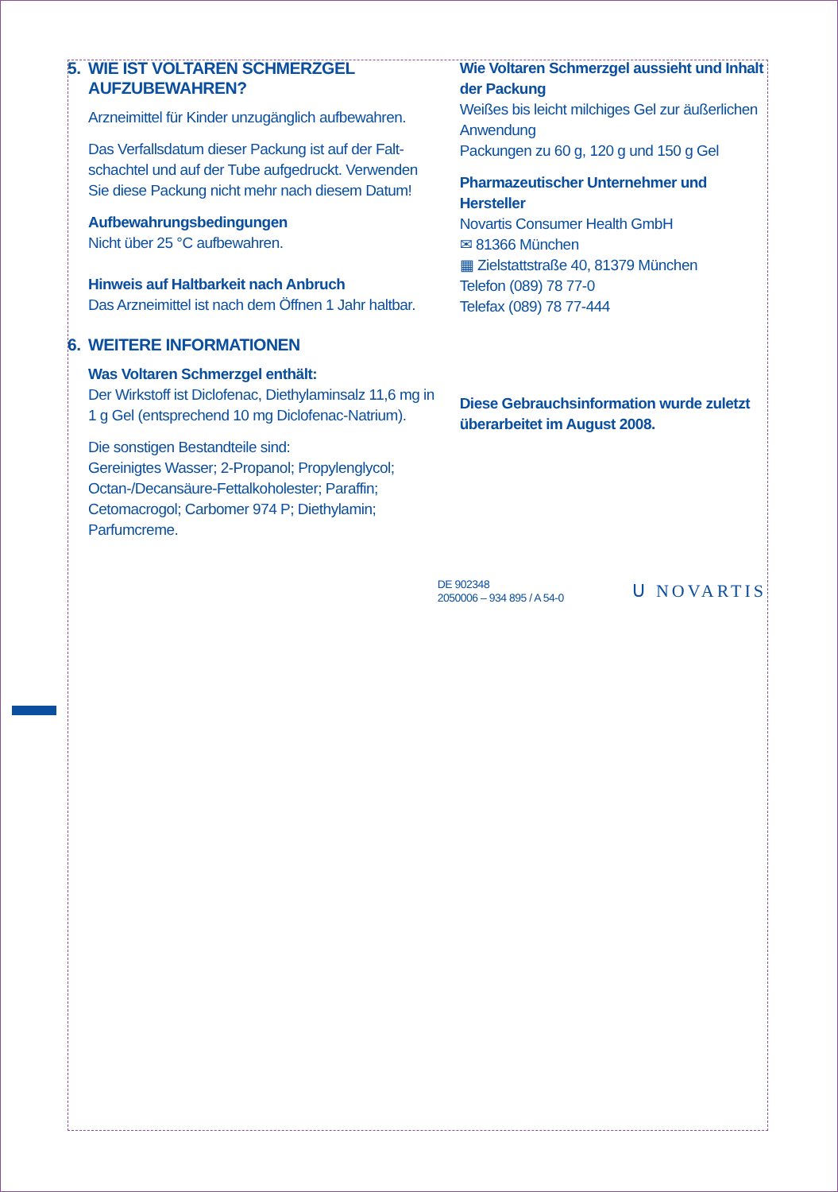5. WIE IST VOLTAREN SCHMERZGEL AUFZUBEWAHREN?
Arzneimittel für Kinder unzugänglich aufbewahren.
Das Verfallsdatum dieser Packung ist auf der Falt-schachtel und auf der Tube aufgedruckt. Verwenden Sie diese Packung nicht mehr nach diesem Datum!
Aufbewahrungsbedingungen
Nicht über 25 °C aufbewahren.
Hinweis auf Haltbarkeit nach Anbruch
Das Arzneimittel ist nach dem Öffnen 1 Jahr haltbar.
6. WEITERE INFORMATIONEN
Was Voltaren Schmerzgel enthält:
Der Wirkstoff ist Diclofenac, Diethylaminsalz 11,6 mg in 1 g Gel (entsprechend 10 mg Diclofenac-Natrium).
Die sonstigen Bestandteile sind:
Gereinigtes Wasser; 2-Propanol; Propylenglycol; Octan-/Decansäure-Fettalkoholester; Paraffin; Cetomacrogol; Carbomer 974 P; Diethylamin; Parfumcreme.
Wie Voltaren Schmerzgel aussieht und Inhalt der Packung
Weißes bis leicht milchiges Gel zur äußerlichen Anwendung
Packungen zu 60 g, 120 g und 150 g Gel
Pharmazeutischer Unternehmer und Hersteller
Novartis Consumer Health GmbH
✉ 81366 München
▦ Zielstattstraße 40, 81379 München
Telefon (089) 78 77-0
Telefax (089) 78 77-444
Diese Gebrauchsinformation wurde zuletzt überarbeitet im August 2008.
DE 902348
2050006 – 934 895 / A 54-0
ᑌ NOVARTIS